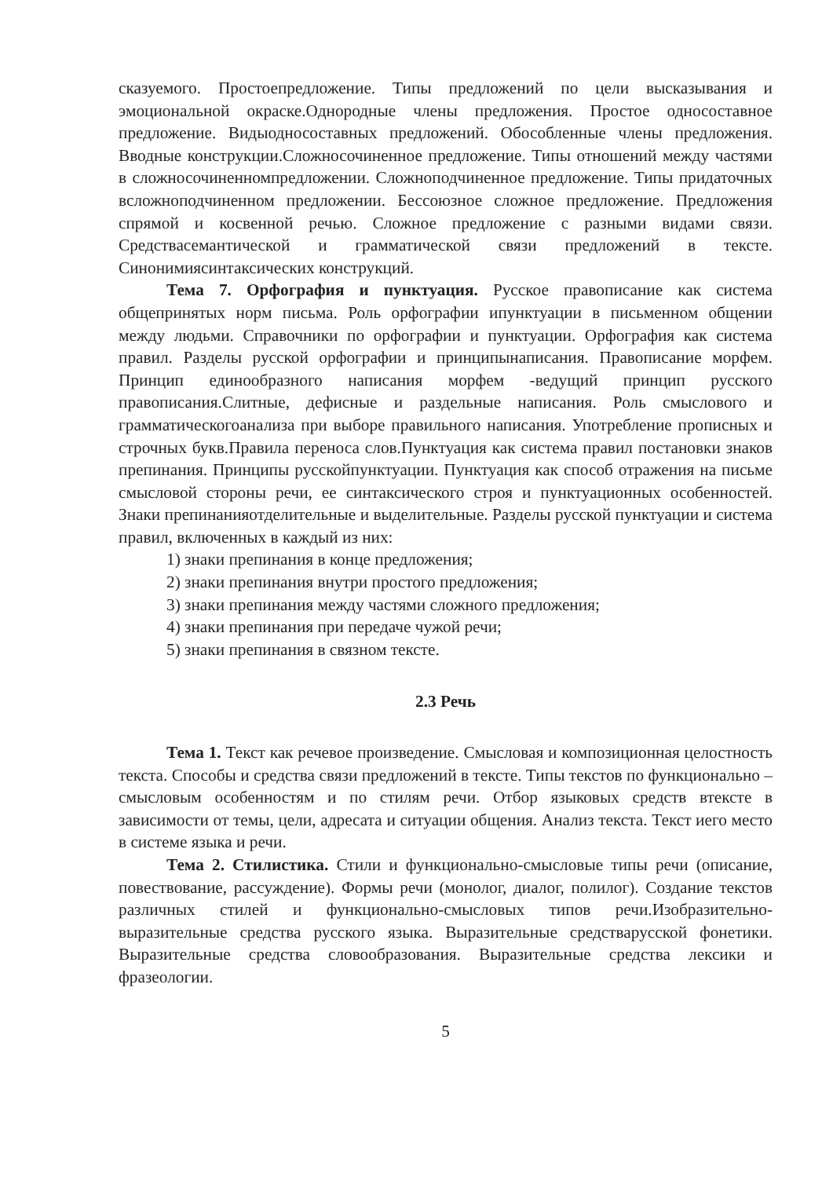сказуемого. Простоепредложение. Типы предложений по цели высказывания и эмоциональной окраске.Однородные члены предложения. Простое односоставное предложение. Видыодносоставных предложений. Обособленные члены предложения. Вводные конструкции.Сложносочиненное предложение. Типы отношений между частями в сложносочиненномпредложении. Сложноподчиненное предложение. Типы придаточных всложноподчиненном предложении. Бессоюзное сложное предложение. Предложения спрямой и косвенной речью. Сложное предложение с разными видами связи. Средствасемантической и грамматической связи предложений в тексте. Синонимиясинтаксических конструкций.
Тема 7. Орфография и пунктуация. Русское правописание как система общепринятых норм письма. Роль орфографии ипунктуации в письменном общении между людьми. Справочники по орфографии и пунктуации. Орфография как система правил. Разделы русской орфографии и принципынаписания. Правописание морфем. Принцип единообразного написания морфем -ведущий принцип русского правописания.Слитные, дефисные и раздельные написания. Роль смыслового и грамматическогоанализа при выборе правильного написания. Употребление прописных и строчных букв.Правила переноса слов.Пунктуация как система правил постановки знаков препинания. Принципы русскойпунктуации. Пунктуация как способ отражения на письме смысловой стороны речи, ее синтаксического строя и пунктуационных особенностей. Знаки препинанияотделительные и выделительные. Разделы русской пунктуации и система правил, включенных в каждый из них:
1) знаки препинания в конце предложения;
2) знаки препинания внутри простого предложения;
3) знаки препинания между частями сложного предложения;
4) знаки препинания при передаче чужой речи;
5) знаки препинания в связном тексте.
2.3 Речь
Тема 1. Текст как речевое произведение. Смысловая и композиционная целостность текста. Способы и средства связи предложений в тексте. Типы текстов по функционально – смысловым особенностям и по стилям речи. Отбор языковых средств втексте в зависимости от темы, цели, адресата и ситуации общения. Анализ текста. Текст иего место в системе языка и речи.
Тема 2. Стилистика. Стили и функционально-смысловые типы речи (описание, повествование, рассуждение). Формы речи (монолог, диалог, полилог). Создание текстов различных стилей и функционально-смысловых типов речи.Изобразительно-выразительные средства русского языка. Выразительные средстварусской фонетики. Выразительные средства словообразования. Выразительные средства лексики и фразеологии.
5